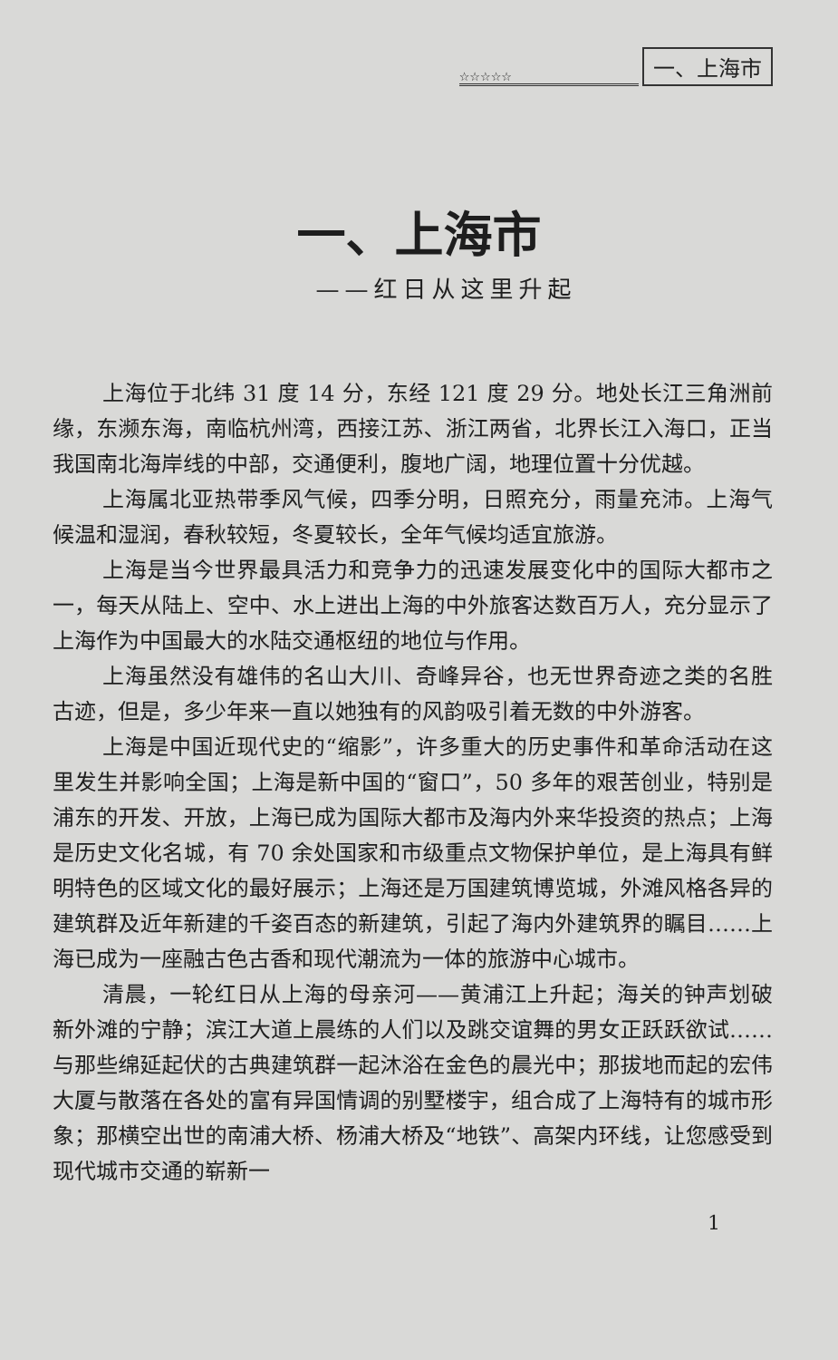☆☆☆☆☆ 一、上海市
一、上海市
——红日从这里升起
上海位于北纬 31 度 14 分，东经 121 度 29 分。地处长江三角洲前缘，东濒东海，南临杭州湾，西接江苏、浙江两省，北界长江入海口，正当我国南北海岸线的中部，交通便利，腹地广阔，地理位置十分优越。
上海属北亚热带季风气候，四季分明，日照充分，雨量充沛。上海气候温和湿润，春秋较短，冬夏较长，全年气候均适宜旅游。
上海是当今世界最具活力和竞争力的迅速发展变化中的国际大都市之一，每天从陆上、空中、水上进出上海的中外旅客达数百万人，充分显示了上海作为中国最大的水陆交通枢纽的地位与作用。
上海虽然没有雄伟的名山大川、奇峰异谷，也无世界奇迹之类的名胜古迹，但是，多少年来一直以她独有的风韵吸引着无数的中外游客。
上海是中国近现代史的“缩影”，许多重大的历史事件和革命活动在这里发生并影响全国；上海是新中国的“窗口”，50 多年的艰苦创业，特别是浦东的开发、开放，上海已成为国际大都市及海内外来华投资的热点；上海是历史文化名城，有 70 余处国家和市级重点文物保护单位，是上海具有鲜明特色的区域文化的最好展示；上海还是万国建筑博览城，外滩风格各异的建筑群及近年新建的千姿百态的新建筑，引起了海内外建筑界的瞩目……上海已成为一座融古色古香和现代潮流为一体的旅游中心城市。
清晨，一轮红日从上海的母亲河——黄浦江上升起；海关的钟声划破新外滩的宁静；滨江大道上晨练的人们以及跳交谊舞的男女正跃跃欲试……与那些绵延起伏的古典建筑群一起沐浴在金色的晨光中；那拔地而起的宏伟大厦与散落在各处的富有异国情调的别墅楼宇，组合成了上海特有的城市形象；那横空出世的南浦大桥、杨浦大桥及“地铁”、高架内环线，让您感受到现代城市交通的崭新一
1